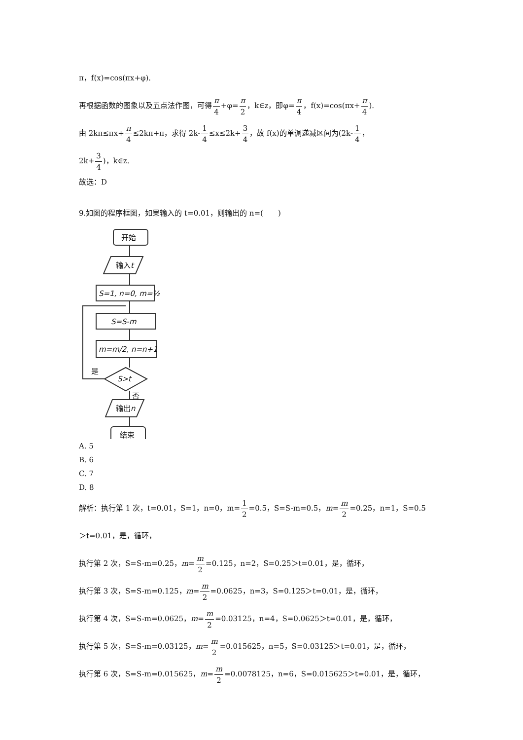π，f(x)=cos(πx+φ).
再根据函数的图象以及五点法作图，可得π 4+φ=π 2，k∈z，即φ=π 4，f(x)=cos(πx+π 4).
由 2kπ≤πx+π 4≤2kπ+π，求得 2k-1 4≤x≤2k+3 4，故 f(x)的单调递减区间为(2k-1 4，
2k+3 4)，k∈z.
故选：D
9.如图的程序框图，如果输入的 t=0.01，则输出的 n=(　　)
开始
输入t
S=1, n=0, m=½
S=S-m
m=m/2, n=n+1
S>t
是
否
输出n
结束
A. 5
B. 6
C. 7
D. 8
解析：执行第 1 次，t=0.01，S=1，n=0，m=1 2=0.5，S=S-m=0.5，m=m 2=0.25，n=1，S=0.5
＞t=0.01，是，循环，
执行第 2 次，S=S-m=0.25，m=m 2=0.125，n=2，S=0.25＞t=0.01，是，循环，
执行第 3 次，S=S-m=0.125，m=m 2=0.0625，n=3，S=0.125＞t=0.01，是，循环，
执行第 4 次，S=S-m=0.0625，m=m 2=0.03125，n=4，S=0.0625＞t=0.01，是，循环，
执行第 5 次，S=S-m=0.03125，m=m 2=0.015625，n=5，S=0.03125＞t=0.01，是，循环，
执行第 6 次，S=S-m=0.015625，m=m 2=0.0078125，n=6，S=0.015625＞t=0.01，是，循环，